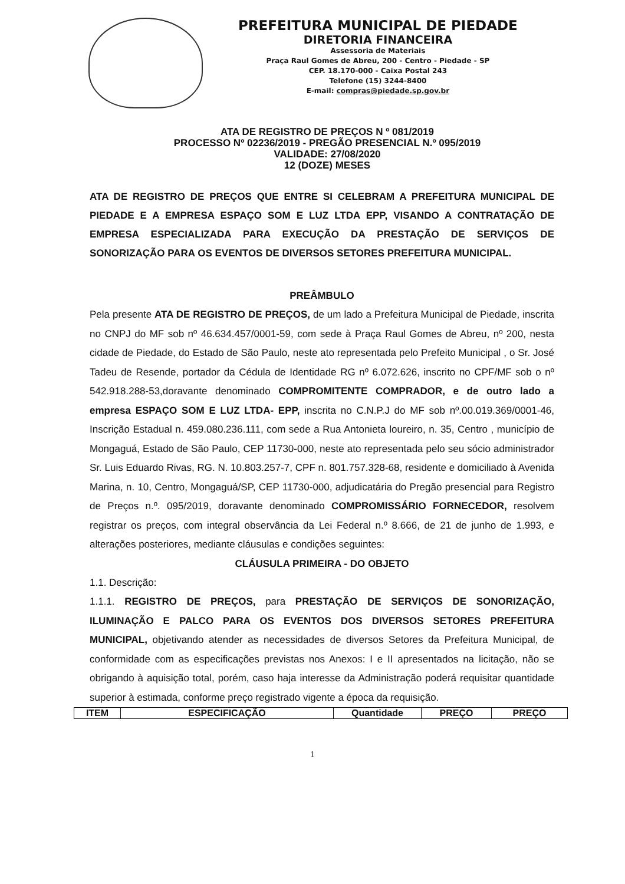PREFEITURA MUNICIPAL DE PIEDADE
DIRETORIA FINANCEIRA
Assessoria de Materiais
Praça Raul Gomes de Abreu, 200 - Centro - Piedade - SP
CEP. 18.170-000 - Caixa Postal 243
Telefone (15) 3244-8400
E-mail: compras@piedade.sp.gov.br
ATA DE REGISTRO DE PREÇOS N º 081/2019
PROCESSO Nº 02236/2019 - PREGÃO PRESENCIAL N.º 095/2019
VALIDADE: 27/08/2020
12 (DOZE) MESES
ATA DE REGISTRO DE PREÇOS QUE ENTRE SI CELEBRAM A PREFEITURA MUNICIPAL DE PIEDADE E A EMPRESA ESPAÇO SOM E LUZ LTDA EPP, VISANDO A CONTRATAÇÃO DE EMPRESA ESPECIALIZADA PARA EXECUÇÃO DA PRESTAÇÃO DE SERVIÇOS DE SONORIZAÇÃO PARA OS EVENTOS DE DIVERSOS SETORES PREFEITURA MUNICIPAL.
PREÂMBULO
Pela presente ATA DE REGISTRO DE PREÇOS, de um lado a Prefeitura Municipal de Piedade, inscrita no CNPJ do MF sob nº 46.634.457/0001-59, com sede à Praça Raul Gomes de Abreu, nº 200, nesta cidade de Piedade, do Estado de São Paulo, neste ato representada pelo Prefeito Municipal , o Sr. José Tadeu de Resende, portador da Cédula de Identidade RG nº 6.072.626, inscrito no CPF/MF sob o nº 542.918.288-53,doravante denominado COMPROMITENTE COMPRADOR, e de outro lado a empresa ESPAÇO SOM E LUZ LTDA- EPP, inscrita no C.N.P.J do MF sob nº.00.019.369/0001-46, Inscrição Estadual n. 459.080.236.111, com sede a Rua Antonieta loureiro, n. 35, Centro , município de Mongaguá, Estado de São Paulo, CEP 11730-000, neste ato representada pelo seu sócio administrador Sr. Luis Eduardo Rivas, RG. N. 10.803.257-7, CPF n. 801.757.328-68, residente e domiciliado à Avenida Marina, n. 10, Centro, Mongaguá/SP, CEP 11730-000, adjudicatária do Pregão presencial para Registro de Preços n.º. 095/2019, doravante denominado COMPROMISSÁRIO FORNECEDOR, resolvem registrar os preços, com integral observância da Lei Federal n.º 8.666, de 21 de junho de 1.993, e alterações posteriores, mediante cláusulas e condições seguintes:
CLÁUSULA PRIMEIRA - DO OBJETO
1.1. Descrição:
1.1.1. REGISTRO DE PREÇOS, para PRESTAÇÃO DE SERVIÇOS DE SONORIZAÇÃO, ILUMINAÇÃO E PALCO PARA OS EVENTOS DOS DIVERSOS SETORES PREFEITURA MUNICIPAL, objetivando atender as necessidades de diversos Setores da Prefeitura Municipal, de conformidade com as especificações previstas nos Anexos: I e II apresentados na licitação, não se obrigando à aquisição total, porém, caso haja interesse da Administração poderá requisitar quantidade superior à estimada, conforme preço registrado vigente a época da requisição.
| ITEM | ESPECIFICAÇÃO | Quantidade | PREÇO | PREÇO |
| --- | --- | --- | --- | --- |
1